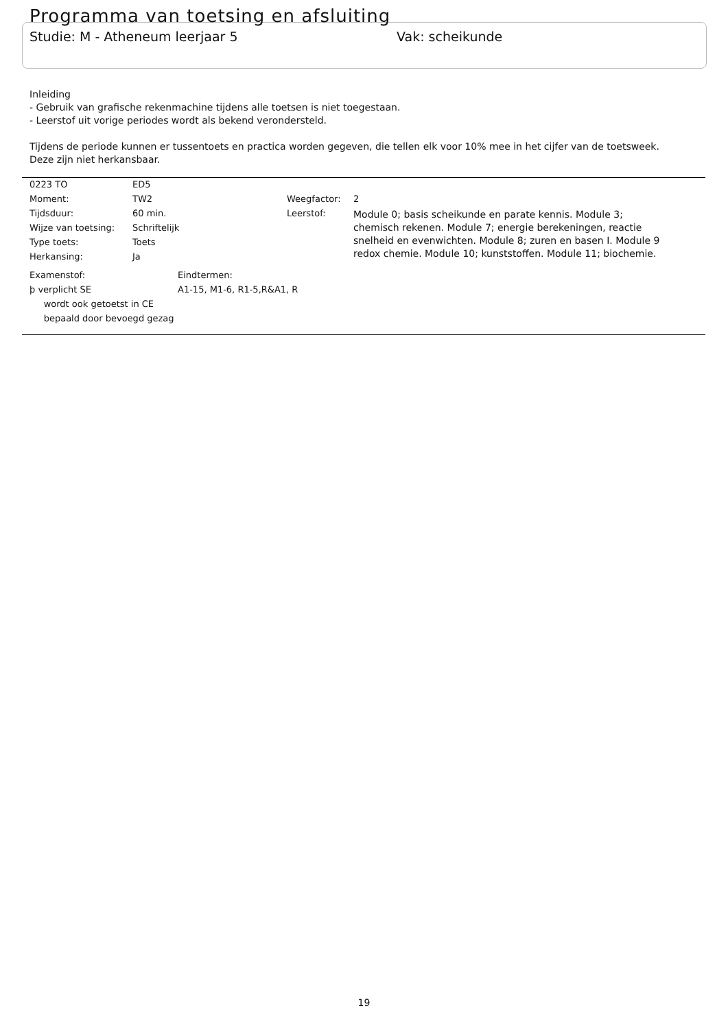Programma van toetsing en afsluiting
Studie: M - Atheneum leerjaar 5 Vak: scheikunde
Inleiding
- Gebruik van grafische rekenmachine tijdens alle toetsen is niet toegestaan.
- Leerstof uit vorige periodes wordt als bekend verondersteld.
Tijdens de periode kunnen er tussentoets en practica worden gegeven, die tellen elk voor 10% mee in het cijfer van de toetsweek.
Deze zijn niet herkansbaar.
| 0223 TO | ED5 | | |
| Moment: | TW2 | Weegfactor: | 2 |
| Tijdsduur: | 60 min. | Leerstof: | Module 0; basis scheikunde en parate kennis. Module 3; chemisch rekenen. Module 7; energie berekeningen, reactie snelheid en evenwichten. Module 8; zuren en basen I. Module 9 redox chemie. Module 10; kunststoffen. Module 11; biochemie. |
| Wijze van toetsing: | Schriftelijk | | |
| Type toets: | Toets | | |
| Herkansing: | Ja | | |
| Examenstof: | Eindtermen: |
| þ verplicht SE | A1-15, M1-6, R1-5,R&A1, R |
| wordt ook getoetst in CE | |
| bepaald door bevoegd gezag | |
19